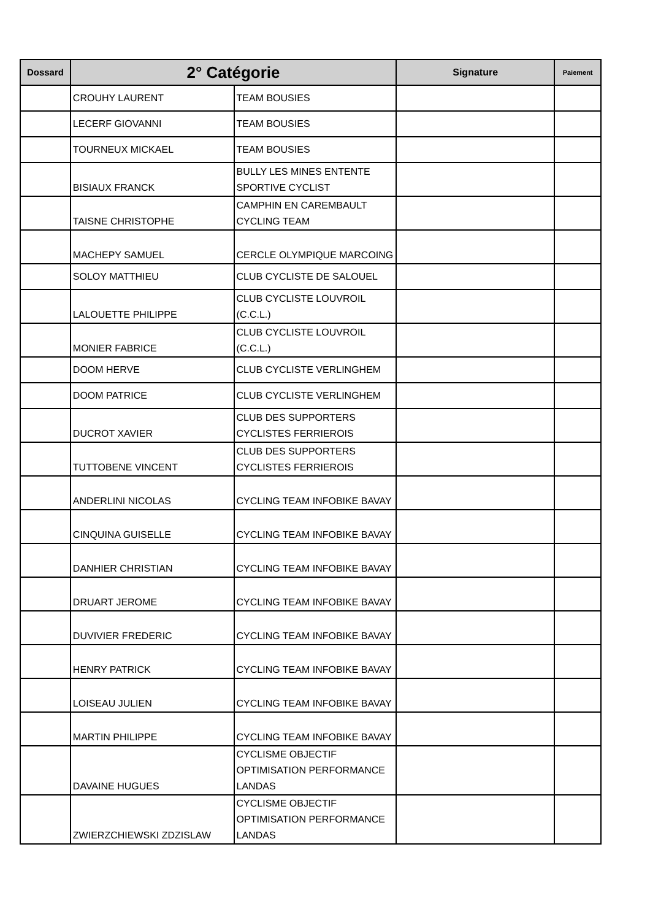| Dossard | 2° Catégorie | | Signature | Paiement |
| --- | --- | --- | --- | --- |
| | CROUHY LAURENT | TEAM BOUSIES | | |
| | LECERF GIOVANNI | TEAM BOUSIES | | |
| | TOURNEUX MICKAEL | TEAM BOUSIES | | |
| | BISIAUX FRANCK | BULLY LES MINES ENTENTE SPORTIVE CYCLIST | | |
| | TAISNE CHRISTOPHE | CAMPHIN EN CAREMBAULT CYCLING TEAM | | |
| | MACHEPY SAMUEL | CERCLE OLYMPIQUE MARCOING | | |
| | SOLOY MATTHIEU | CLUB CYCLISTE DE SALOUEL | | |
| | LALOUETTE PHILIPPE | CLUB CYCLISTE LOUVROIL (C.C.L.) | | |
| | MONIER FABRICE | CLUB CYCLISTE LOUVROIL (C.C.L.) | | |
| | DOOM HERVE | CLUB CYCLISTE VERLINGHEM | | |
| | DOOM PATRICE | CLUB CYCLISTE VERLINGHEM | | |
| | DUCROT XAVIER | CLUB DES SUPPORTERS CYCLISTES FERRIEROIS | | |
| | TUTTOBENE VINCENT | CLUB DES SUPPORTERS CYCLISTES FERRIEROIS | | |
| | ANDERLINI NICOLAS | CYCLING TEAM INFOBIKE BAVAY | | |
| | CINQUINA GUISELLE | CYCLING TEAM INFOBIKE BAVAY | | |
| | DANHIER CHRISTIAN | CYCLING TEAM INFOBIKE BAVAY | | |
| | DRUART JEROME | CYCLING TEAM INFOBIKE BAVAY | | |
| | DUVIVIER FREDERIC | CYCLING TEAM INFOBIKE BAVAY | | |
| | HENRY PATRICK | CYCLING TEAM INFOBIKE BAVAY | | |
| | LOISEAU JULIEN | CYCLING TEAM INFOBIKE BAVAY | | |
| | MARTIN PHILIPPE | CYCLING TEAM INFOBIKE BAVAY | | |
| | DAVAINE HUGUES | CYCLISME OBJECTIF OPTIMISATION PERFORMANCE LANDAS | | |
| | ZWIERZCHIEWSKI ZDZISLAW | CYCLISME OBJECTIF OPTIMISATION PERFORMANCE LANDAS | | |